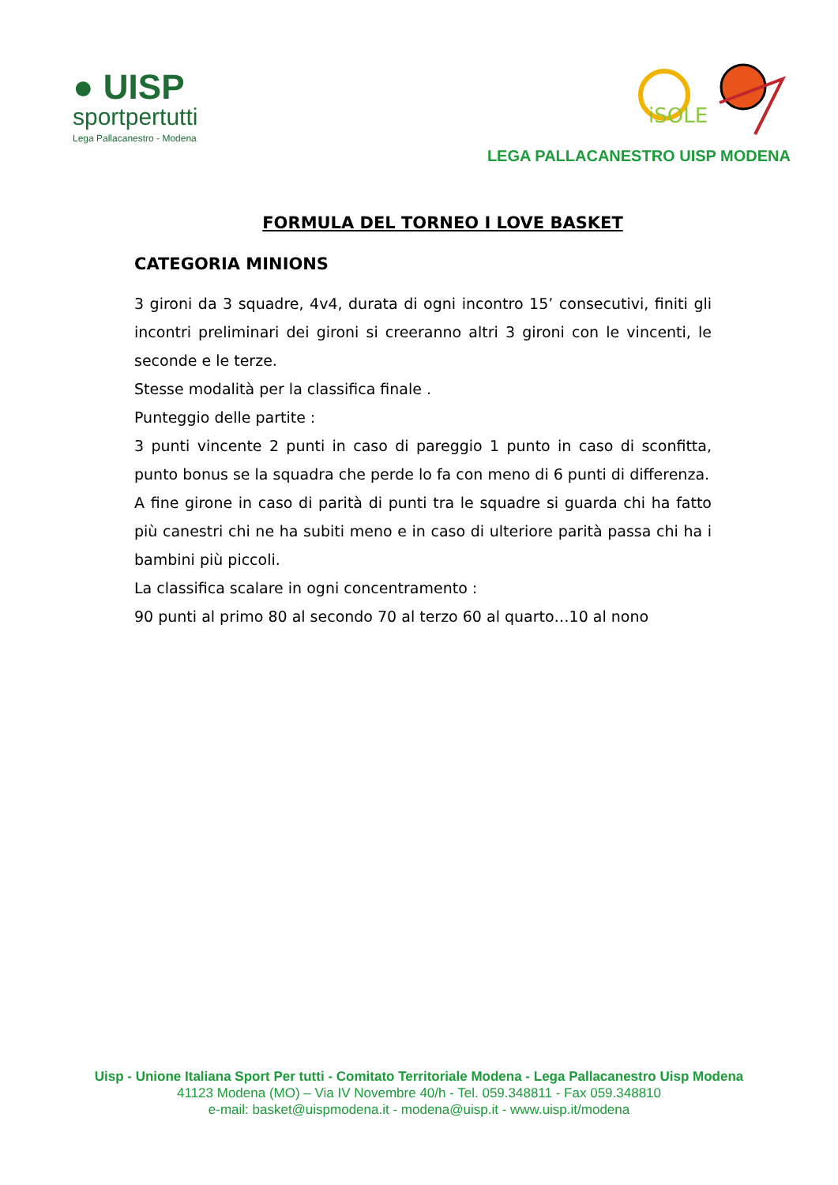● UISP
sportpertutti
Lega Pallacanestro - Modena
iSOLE
LEGA PALLACANESTRO UISP MODENA
FORMULA DEL TORNEO I LOVE BASKET
CATEGORIA MINIONS
3 gironi da 3 squadre, 4v4, durata di ogni incontro 15’ consecutivi, finiti gli incontri preliminari dei gironi si creeranno altri 3 gironi con le vincenti, le seconde e le terze.
Stesse modalità per la classifica finale .
Punteggio delle partite :
3 punti vincente 2 punti in caso di pareggio 1 punto in caso di sconfitta, punto bonus se la squadra che perde lo fa con meno di 6 punti di differenza.
A fine girone in caso di parità di punti tra le squadre si guarda chi ha fatto più canestri chi ne ha subiti meno e in caso di ulteriore parità passa chi ha i bambini più piccoli.
La classifica scalare in ogni concentramento :
90 punti al primo 80 al secondo 70 al terzo 60 al quarto…10 al nono
Uisp - Unione Italiana Sport Per tutti - Comitato Territoriale Modena - Lega Pallacanestro Uisp Modena
41123 Modena (MO) – Via IV Novembre 40/h - Tel. 059.348811 - Fax 059.348810
e-mail: basket@uispmodena.it - modena@uisp.it - www.uisp.it/modena